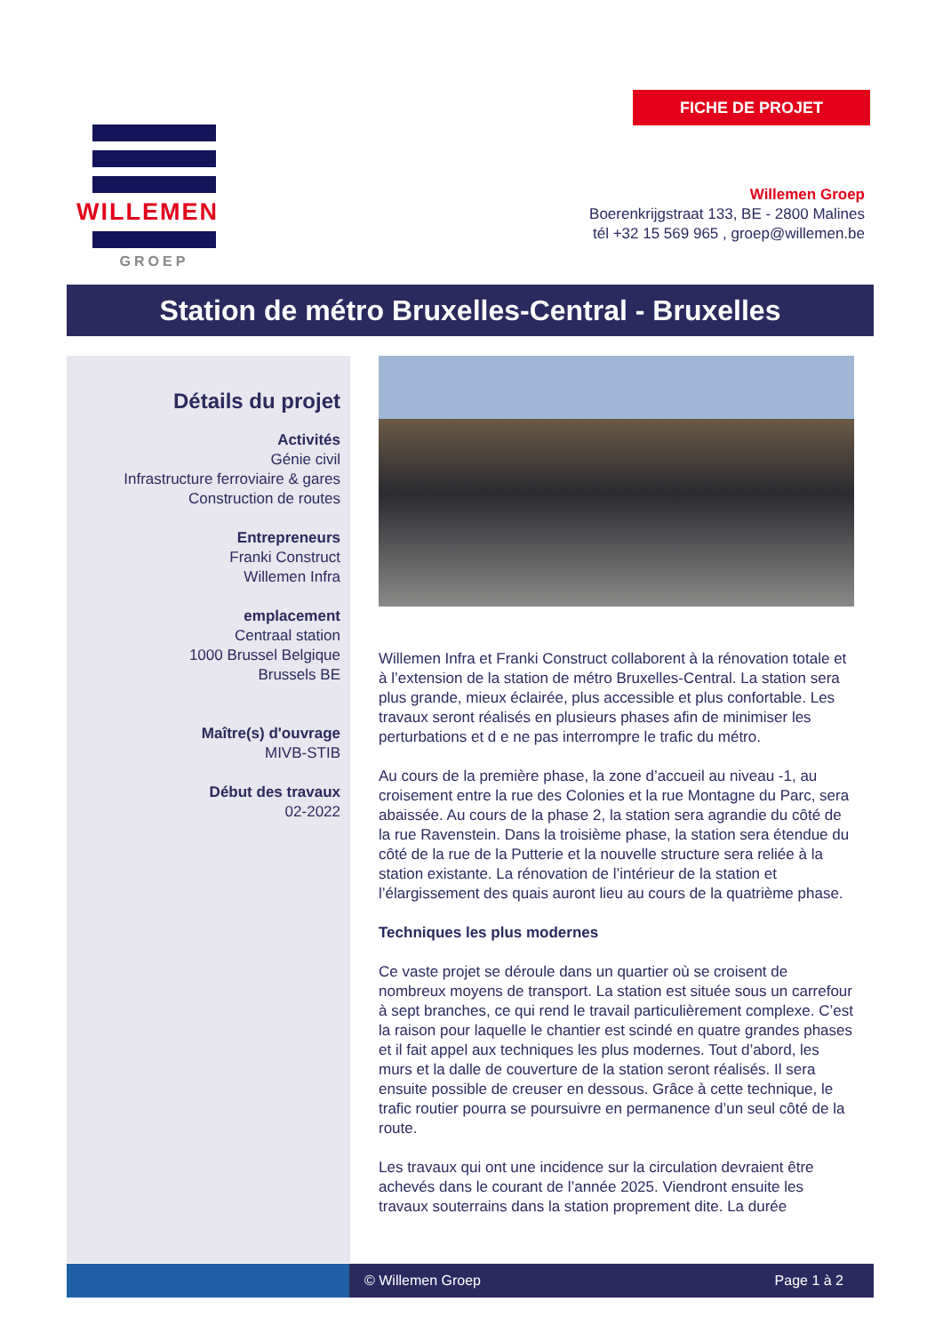FICHE DE PROJET
WILLEMEN
GROEP
Willemen Groep
Boerenkrijgstraat 133, BE - 2800 Malines
tél +32 15 569 965 , groep@willemen.be
Station de métro Bruxelles-Central - Bruxelles
Détails du projet
Activités
Génie civil
Infrastructure ferroviaire & gares
Construction de routes
Entrepreneurs
Franki Construct
Willemen Infra
emplacement
Centraal station
1000 Brussel Belgique
Brussels BE
Maître(s) d'ouvrage
MIVB-STIB
Début des travaux
02-2022
Willemen Infra et Franki Construct collaborent à la rénovation totale et à l’extension de la station de métro Bruxelles-Central. La station sera plus grande, mieux éclairée, plus accessible et plus confortable. Les travaux seront réalisés en plusieurs phases afin de minimiser les perturbations et d e ne pas interrompre le trafic du métro.
Au cours de la première phase, la zone d’accueil au niveau -1, au croisement entre la rue des Colonies et la rue Montagne du Parc, sera abaissée. Au cours de la phase 2, la station sera agrandie du côté de la rue Ravenstein. Dans la troisième phase, la station sera étendue du côté de la rue de la Putterie et la nouvelle structure sera reliée à la station existante. La rénovation de l’intérieur de la station et l’élargissement des quais auront lieu au cours de la quatrième phase.
Techniques les plus modernes
Ce vaste projet se déroule dans un quartier où se croisent de nombreux moyens de transport. La station est située sous un carrefour à sept branches, ce qui rend le travail particulièrement complexe. C’est la raison pour laquelle le chantier est scindé en quatre grandes phases et il fait appel aux techniques les plus modernes. Tout d’abord, les murs et la dalle de couverture de la station seront réalisés. Il sera ensuite possible de creuser en dessous. Grâce à cette technique, le trafic routier pourra se poursuivre en permanence d’un seul côté de la route.
Les travaux qui ont une incidence sur la circulation devraient être achevés dans le courant de l’année 2025. Viendront ensuite les travaux souterrains dans la station proprement dite. La durée
© Willemen Groep Page 1 à 2